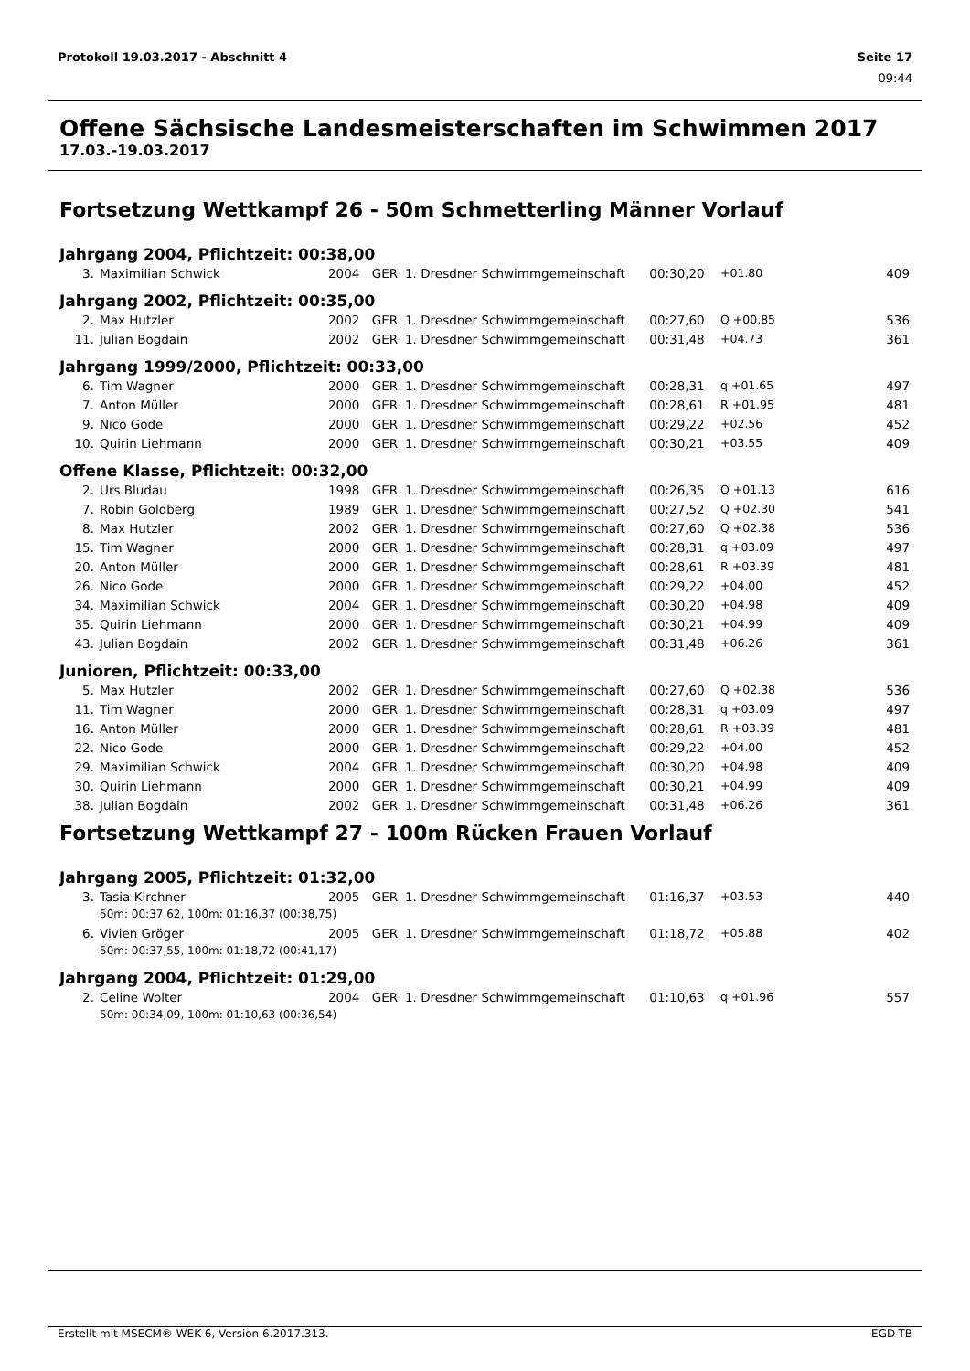Protokoll 19.03.2017 - Abschnitt 4 Seite 17
09:44
Offene Sächsische Landesmeisterschaften im Schwimmen 2017
17.03.-19.03.2017
Fortsetzung Wettkampf 26 - 50m Schmetterling Männer Vorlauf
Jahrgang 2004, Pflichtzeit: 00:38,00
| 3. | Maximilian Schwick | 2004 | GER | 1. Dresdner Schwimmgemeinschaft | 00:30,20 | +01.80 | 409 |
Jahrgang 2002, Pflichtzeit: 00:35,00
| 2. | Max Hutzler | 2002 | GER | 1. Dresdner Schwimmgemeinschaft | 00:27,60 | Q +00.85 | 536 |
| 11. | Julian Bogdain | 2002 | GER | 1. Dresdner Schwimmgemeinschaft | 00:31,48 | +04.73 | 361 |
Jahrgang 1999/2000, Pflichtzeit: 00:33,00
| 6. | Tim Wagner | 2000 | GER | 1. Dresdner Schwimmgemeinschaft | 00:28,31 | q +01.65 | 497 |
| 7. | Anton Müller | 2000 | GER | 1. Dresdner Schwimmgemeinschaft | 00:28,61 | R +01.95 | 481 |
| 9. | Nico Gode | 2000 | GER | 1. Dresdner Schwimmgemeinschaft | 00:29,22 | +02.56 | 452 |
| 10. | Quirin Liehmann | 2000 | GER | 1. Dresdner Schwimmgemeinschaft | 00:30,21 | +03.55 | 409 |
Offene Klasse, Pflichtzeit: 00:32,00
| 2. | Urs Bludau | 1998 | GER | 1. Dresdner Schwimmgemeinschaft | 00:26,35 | Q +01.13 | 616 |
| 7. | Robin Goldberg | 1989 | GER | 1. Dresdner Schwimmgemeinschaft | 00:27,52 | Q +02.30 | 541 |
| 8. | Max Hutzler | 2002 | GER | 1. Dresdner Schwimmgemeinschaft | 00:27,60 | Q +02.38 | 536 |
| 15. | Tim Wagner | 2000 | GER | 1. Dresdner Schwimmgemeinschaft | 00:28,31 | q +03.09 | 497 |
| 20. | Anton Müller | 2000 | GER | 1. Dresdner Schwimmgemeinschaft | 00:28,61 | R +03.39 | 481 |
| 26. | Nico Gode | 2000 | GER | 1. Dresdner Schwimmgemeinschaft | 00:29,22 | +04.00 | 452 |
| 34. | Maximilian Schwick | 2004 | GER | 1. Dresdner Schwimmgemeinschaft | 00:30,20 | +04.98 | 409 |
| 35. | Quirin Liehmann | 2000 | GER | 1. Dresdner Schwimmgemeinschaft | 00:30,21 | +04.99 | 409 |
| 43. | Julian Bogdain | 2002 | GER | 1. Dresdner Schwimmgemeinschaft | 00:31,48 | +06.26 | 361 |
Junioren, Pflichtzeit: 00:33,00
| 5. | Max Hutzler | 2002 | GER | 1. Dresdner Schwimmgemeinschaft | 00:27,60 | Q +02.38 | 536 |
| 11. | Tim Wagner | 2000 | GER | 1. Dresdner Schwimmgemeinschaft | 00:28,31 | q +03.09 | 497 |
| 16. | Anton Müller | 2000 | GER | 1. Dresdner Schwimmgemeinschaft | 00:28,61 | R +03.39 | 481 |
| 22. | Nico Gode | 2000 | GER | 1. Dresdner Schwimmgemeinschaft | 00:29,22 | +04.00 | 452 |
| 29. | Maximilian Schwick | 2004 | GER | 1. Dresdner Schwimmgemeinschaft | 00:30,20 | +04.98 | 409 |
| 30. | Quirin Liehmann | 2000 | GER | 1. Dresdner Schwimmgemeinschaft | 00:30,21 | +04.99 | 409 |
| 38. | Julian Bogdain | 2002 | GER | 1. Dresdner Schwimmgemeinschaft | 00:31,48 | +06.26 | 361 |
Fortsetzung Wettkampf 27 - 100m Rücken Frauen Vorlauf
Jahrgang 2005, Pflichtzeit: 01:32,00
| 3. | Tasia Kirchner | 2005 | GER | 1. Dresdner Schwimmgemeinschaft | 01:16,37 | +03.53 | 440 |
| | 50m: 00:37,62, 100m: 01:16,37 (00:38,75) | | | | | | |
| 6. | Vivien Gröger | 2005 | GER | 1. Dresdner Schwimmgemeinschaft | 01:18,72 | +05.88 | 402 |
| | 50m: 00:37,55, 100m: 01:18,72 (00:41,17) | | | | | | |
Jahrgang 2004, Pflichtzeit: 01:29,00
| 2. | Celine Wolter | 2004 | GER | 1. Dresdner Schwimmgemeinschaft | 01:10,63 | q +01.96 | 557 |
| | 50m: 00:34,09, 100m: 01:10,63 (00:36,54) | | | | | | |
Erstellt mit MSECM® WEK 6, Version 6.2017.313. EGD-TB